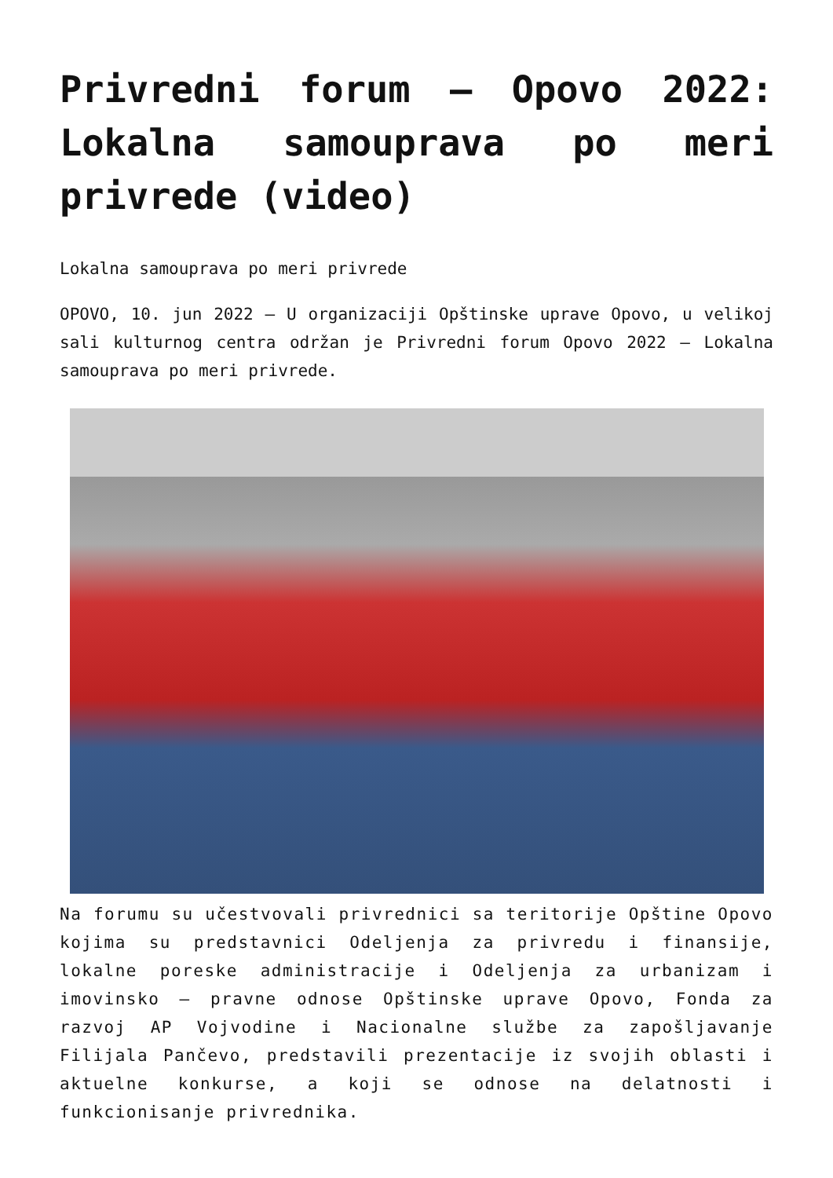Privredni forum – Opovo 2022: Lokalna samouprava po meri privrede (video)
Lokalna samouprava po meri privrede
OPOVO, 10. jun 2022 – U organizaciji Opštinske uprave Opovo, u velikoj sali kulturnog centra održan je Privredni forum Opovo 2022 – Lokalna samouprava po meri privrede.
Na forumu su učestvovali privrednici sa teritorije Opštine Opovo kojima su predstavnici Odeljenja za privredu i finansije, lokalne poreske administracije i Odeljenja za urbanizam i imovinsko – pravne odnose Opštinske uprave Opovo, Fonda za razvoj AP Vojvodine i Nacionalne službe za zapošljavanje Filijala Pančevo, predstavili prezentacije iz svojih oblasti i aktuelne konkurse, a koji se odnose na delatnosti i funkcionisanje privrednika.